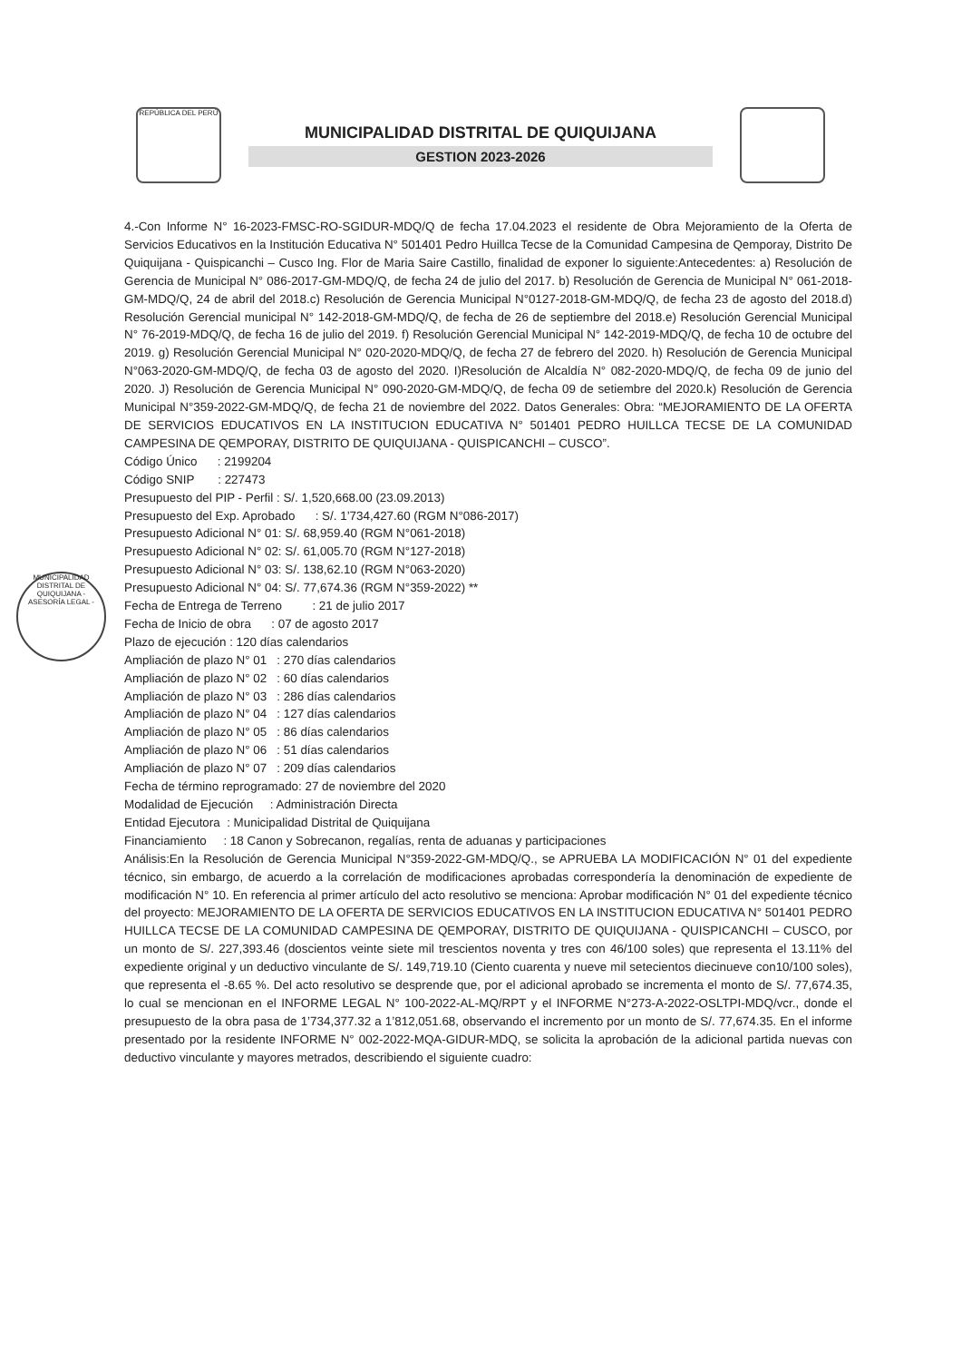REPÚBLICA DEL PERÚ
MUNICIPALIDAD DISTRITAL DE QUIQUIJANA
GESTION 2023-2026
MUNICIPALIDAD DISTRITAL DE QUIQUIJANA - ASESORÍA LEGAL -
4.-Con Informe N° 16-2023-FMSC-RO-SGIDUR-MDQ/Q de fecha 17.04.2023 el residente de Obra Mejoramiento de la Oferta de Servicios Educativos en la Institución Educativa N° 501401 Pedro Huillca Tecse de la Comunidad Campesina de Qemporay, Distrito De Quiquijana - Quispicanchi – Cusco Ing. Flor de Maria Saire Castillo, finalidad de exponer lo siguiente:Antecedentes: a) Resolución de Gerencia de Municipal N° 086-2017-GM-MDQ/Q, de fecha 24 de julio del 2017. b) Resolución de Gerencia de Municipal N° 061-2018-GM-MDQ/Q, 24 de abril del 2018.c) Resolución de Gerencia Municipal N°0127-2018-GM-MDQ/Q, de fecha 23 de agosto del 2018.d) Resolución Gerencial municipal N° 142-2018-GM-MDQ/Q, de fecha de 26 de septiembre del 2018.e) Resolución Gerencial Municipal N° 76-2019-MDQ/Q, de fecha 16 de julio del 2019. f) Resolución Gerencial Municipal N° 142-2019-MDQ/Q, de fecha 10 de octubre del 2019. g) Resolución Gerencial Municipal N° 020-2020-MDQ/Q, de fecha 27 de febrero del 2020. h) Resolución de Gerencia Municipal N°063-2020-GM-MDQ/Q, de fecha 03 de agosto del 2020. I)Resolución de Alcaldía N° 082-2020-MDQ/Q, de fecha 09 de junio del 2020. J) Resolución de Gerencia Municipal N° 090-2020-GM-MDQ/Q, de fecha 09 de setiembre del 2020.k) Resolución de Gerencia Municipal N°359-2022-GM-MDQ/Q, de fecha 21 de noviembre del 2022. Datos Generales: Obra: “MEJORAMIENTO DE LA OFERTA DE SERVICIOS EDUCATIVOS EN LA INSTITUCION EDUCATIVA N° 501401 PEDRO HUILLCA TECSE DE LA COMUNIDAD CAMPESINA DE QEMPORAY, DISTRITO DE QUIQUIJANA - QUISPICANCHI – CUSCO”.
Código Único : 2199204
Código SNIP : 227473
Presupuesto del PIP - Perfil : S/. 1,520,668.00 (23.09.2013)
Presupuesto del Exp. Aprobado : S/. 1’734,427.60 (RGM N°086-2017)
Presupuesto Adicional N° 01: S/. 68,959.40 (RGM N°061-2018)
Presupuesto Adicional N° 02: S/. 61,005.70 (RGM N°127-2018)
Presupuesto Adicional N° 03: S/. 138,62.10 (RGM N°063-2020)
Presupuesto Adicional N° 04: S/. 77,674.36 (RGM N°359-2022) **
Fecha de Entrega de Terreno : 21 de julio 2017
Fecha de Inicio de obra : 07 de agosto 2017
Plazo de ejecución : 120 días calendarios
Ampliación de plazo N° 01 : 270 días calendarios
Ampliación de plazo N° 02 : 60 días calendarios
Ampliación de plazo N° 03 : 286 días calendarios
Ampliación de plazo N° 04 : 127 días calendarios
Ampliación de plazo N° 05 : 86 días calendarios
Ampliación de plazo N° 06 : 51 días calendarios
Ampliación de plazo N° 07 : 209 días calendarios
Fecha de término reprogramado: 27 de noviembre del 2020
Modalidad de Ejecución : Administración Directa
Entidad Ejecutora : Municipalidad Distrital de Quiquijana
Financiamiento : 18 Canon y Sobrecanon, regalías, renta de aduanas y participaciones
Análisis:En la Resolución de Gerencia Municipal N°359-2022-GM-MDQ/Q., se APRUEBA LA MODIFICACIÓN N° 01 del expediente técnico, sin embargo, de acuerdo a la correlación de modificaciones aprobadas correspondería la denominación de expediente de modificación N° 10. En referencia al primer artículo del acto resolutivo se menciona: Aprobar modificación N° 01 del expediente técnico del proyecto: MEJORAMIENTO DE LA OFERTA DE SERVICIOS EDUCATIVOS EN LA INSTITUCION EDUCATIVA N° 501401 PEDRO HUILLCA TECSE DE LA COMUNIDAD CAMPESINA DE QEMPORAY, DISTRITO DE QUIQUIJANA - QUISPICANCHI – CUSCO, por un monto de S/. 227,393.46 (doscientos veinte siete mil trescientos noventa y tres con 46/100 soles) que representa el 13.11% del expediente original y un deductivo vinculante de S/. 149,719.10 (Ciento cuarenta y nueve mil setecientos diecinueve con10/100 soles), que representa el -8.65 %. Del acto resolutivo se desprende que, por el adicional aprobado se incrementa el monto de S/. 77,674.35, lo cual se mencionan en el INFORME LEGAL N° 100-2022-AL-MQ/RPT y el INFORME N°273-A-2022-OSLTPI-MDQ/vcr., donde el presupuesto de la obra pasa de 1’734,377.32 a 1’812,051.68, observando el incremento por un monto de S/. 77,674.35. En el informe presentado por la residente INFORME N° 002-2022-MQA-GIDUR-MDQ, se solicita la aprobación de la adicional partida nuevas con deductivo vinculante y mayores metrados, describiendo el siguiente cuadro: